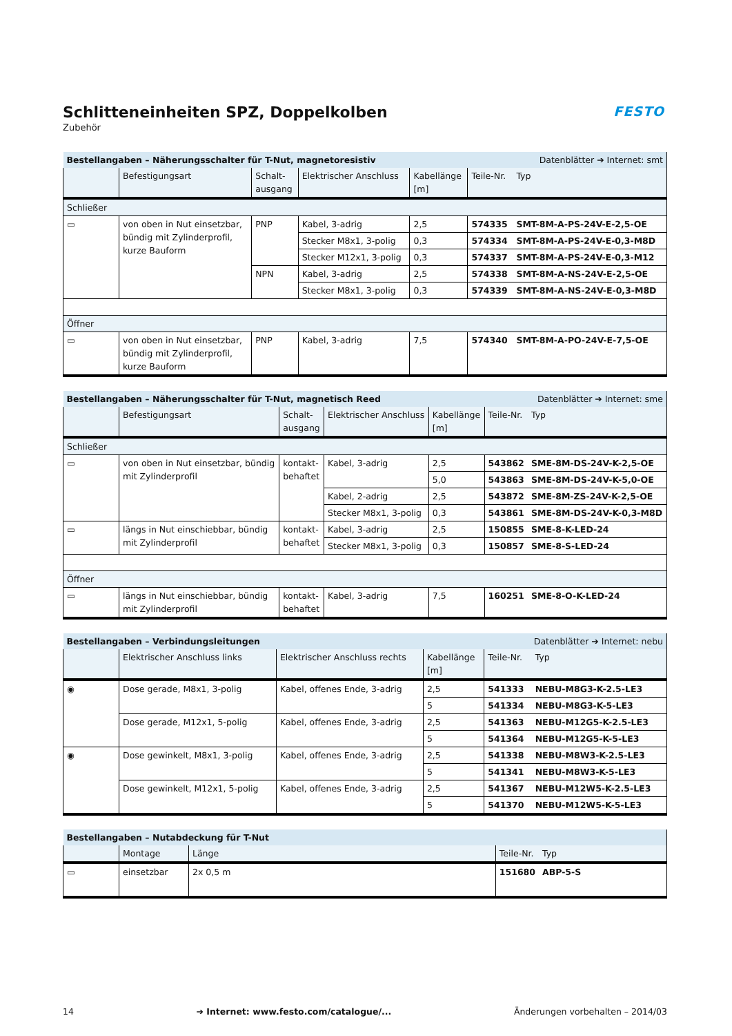Schlitteneinheiten SPZ, Doppelkolben
Zubehör
FESTO
| Bestellangaben – Näherungsschalter für T-Nut, magnetoresistiv | | | | | Datenblätter ➔ Internet: smt | |
| --- | --- | --- | --- | --- | --- | --- |
| | Befestigungsart | Schalt- ausgang | Elektrischer Anschluss | Kabellänge [m] | Teile-Nr. | Typ |
| Schließer | | | | | | |
| ▭ | von oben in Nut einsetzbar, bündig mit Zylinderprofil, kurze Bauform | PNP | Kabel, 3-adrig | 2,5 | 574335 | SMT-8M-A-PS-24V-E-2,5-OE |
| | | | Stecker M8x1, 3-polig | 0,3 | 574334 | SMT-8M-A-PS-24V-E-0,3-M8D |
| | | | Stecker M12x1, 3-polig | 0,3 | 574337 | SMT-8M-A-PS-24V-E-0,3-M12 |
| | | NPN | Kabel, 3-adrig | 2,5 | 574338 | SMT-8M-A-NS-24V-E-2,5-OE |
| | | | Stecker M8x1, 3-polig | 0,3 | 574339 | SMT-8M-A-NS-24V-E-0,3-M8D |
| Öffner | | | | | | |
| ▭ | von oben in Nut einsetzbar, bündig mit Zylinderprofil, kurze Bauform | PNP | Kabel, 3-adrig | 7,5 | 574340 | SMT-8M-A-PO-24V-E-7,5-OE |
| Bestellangaben – Näherungsschalter für T-Nut, magnetisch Reed | | | | | Datenblätter ➔ Internet: sme | |
| --- | --- | --- | --- | --- | --- | --- |
| | Befestigungsart | Schalt- ausgang | Elektrischer Anschluss | Kabellänge [m] | Teile-Nr. | Typ |
| Schließer | | | | | | |
| ▭ | von oben in Nut einsetzbar, bündig mit Zylinderprofil | kontakt- behaftet | Kabel, 3-adrig | 2,5 | 543862 | SME-8M-DS-24V-K-2,5-OE |
| | | | | 5,0 | 543863 | SME-8M-DS-24V-K-5,0-OE |
| | | | Kabel, 2-adrig | 2,5 | 543872 | SME-8M-ZS-24V-K-2,5-OE |
| | | | Stecker M8x1, 3-polig | 0,3 | 543861 | SME-8M-DS-24V-K-0,3-M8D |
| ▭ | längs in Nut einschiebbar, bündig mit Zylinderprofil | kontakt- behaftet | Kabel, 3-adrig | 2,5 | 150855 | SME-8-K-LED-24 |
| | | | Stecker M8x1, 3-polig | 0,3 | 150857 | SME-8-S-LED-24 |
| Öffner | | | | | | |
| ▭ | längs in Nut einschiebbar, bündig mit Zylinderprofil | kontakt- behaftet | Kabel, 3-adrig | 7,5 | 160251 | SME-8-O-K-LED-24 |
| Bestellangaben – Verbindungsleitungen | | | | Datenblätter ➔ Internet: nebu | |
| --- | --- | --- | --- | --- | --- |
| | Elektrischer Anschluss links | Elektrischer Anschluss rechts | Kabellänge [m] | Teile-Nr. | Typ |
| ◉ | Dose gerade, M8x1, 3-polig | Kabel, offenes Ende, 3-adrig | 2,5 | 541333 | NEBU-M8G3-K-2.5-LE3 |
| | | | 5 | 541334 | NEBU-M8G3-K-5-LE3 |
| | Dose gerade, M12x1, 5-polig | Kabel, offenes Ende, 3-adrig | 2,5 | 541363 | NEBU-M12G5-K-2.5-LE3 |
| | | | 5 | 541364 | NEBU-M12G5-K-5-LE3 |
| ◉ | Dose gewinkelt, M8x1, 3-polig | Kabel, offenes Ende, 3-adrig | 2,5 | 541338 | NEBU-M8W3-K-2.5-LE3 |
| | | | 5 | 541341 | NEBU-M8W3-K-5-LE3 |
| | Dose gewinkelt, M12x1, 5-polig | Kabel, offenes Ende, 3-adrig | 2,5 | 541367 | NEBU-M12W5-K-2.5-LE3 |
| | | | 5 | 541370 | NEBU-M12W5-K-5-LE3 |
| Bestellangaben – Nutabdeckung für T-Nut | | | | |
| --- | --- | --- | --- | --- |
| | Montage | Länge | Teile-Nr. | Typ |
| ▭ | einsetzbar | 2x 0,5 m | 151680 | ABP-5-S |
14 ➔ Internet: www.festo.com/catalogue/... Änderungen vorbehalten – 2014/03